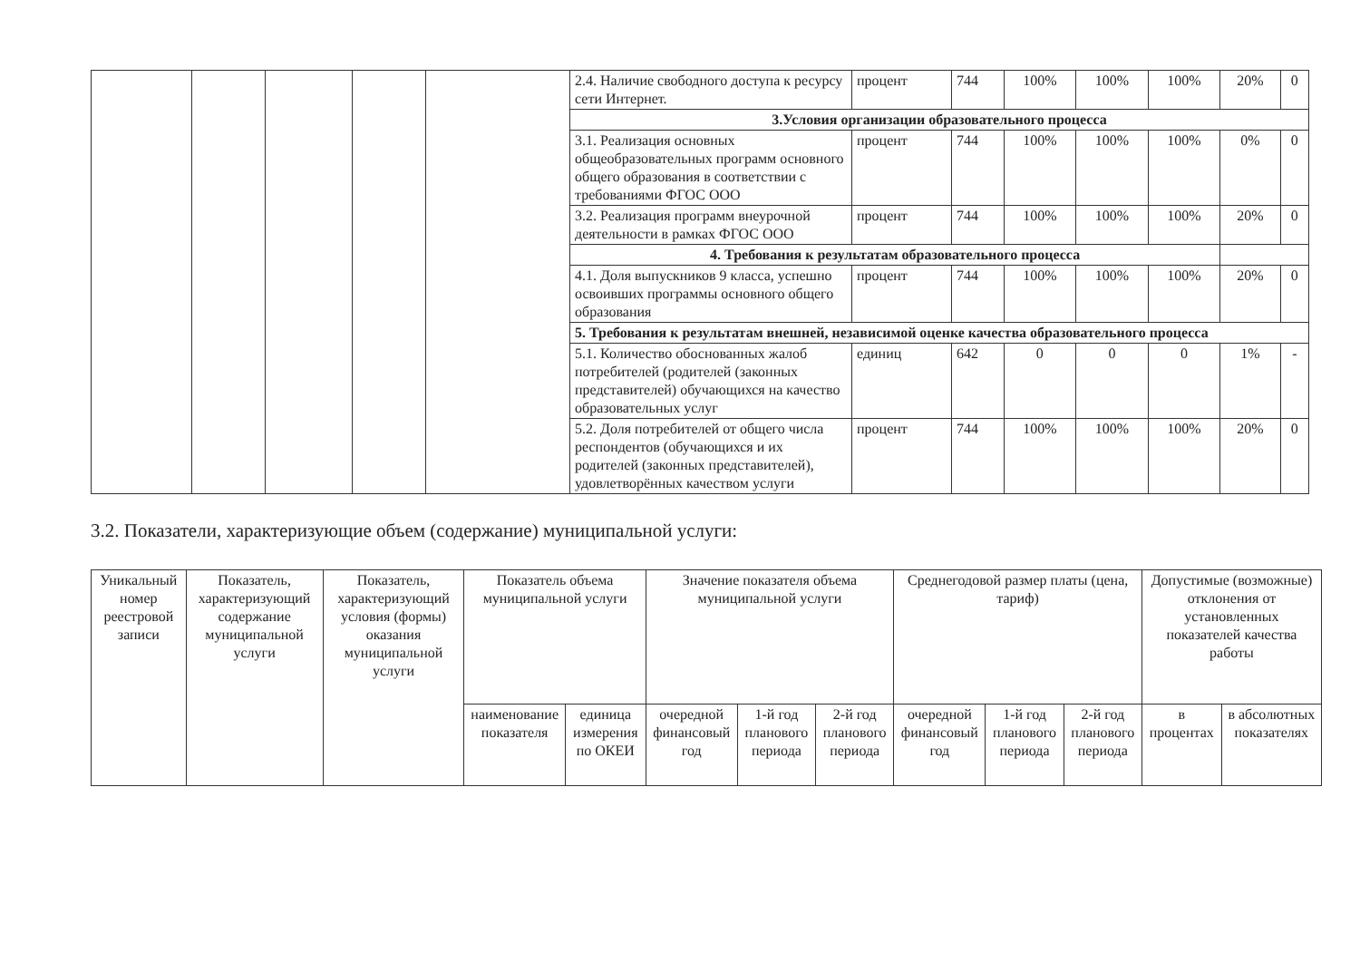| | | | | | 2.4. Наличие свободного доступа к ресурсу сети Интернет. | процент | 744 | 100% | 100% | 100% | 20% | 0 |
| | | | | | 3.Условия организации образовательного процесса | | | | | | | |
| | | | | | 3.1. Реализация основных общеобразовательных программ основного общего образования в соответствии с требованиями ФГОС ООО | процент | 744 | 100% | 100% | 100% | 0% | 0 |
| | | | | | 3.2. Реализация программ внеурочной деятельности в рамках ФГОС ООО | процент | 744 | 100% | 100% | 100% | 20% | 0 |
| | | | | | 4. Требования к результатам образовательного процесса | | | | | | | |
| | | | | | 4.1. Доля выпускников 9 класса, успешно освоивших программы основного общего образования | процент | 744 | 100% | 100% | 100% | 20% | 0 |
| | | | | | 5. Требования к результатам внешней, независимой оценке качества образовательного процесса | | | | | | | |
| | | | | | 5.1. Количество обоснованных жалоб потребителей (родителей (законных представителей) обучающихся на качество образовательных услуг | единиц | 642 | 0 | 0 | 0 | 1% | - |
| | | | | | 5.2. Доля потребителей от общего числа респондентов (обучающихся и их родителей (законных представителей), удовлетворённых качеством услуги | процент | 744 | 100% | 100% | 100% | 20% | 0 |
3.2. Показатели, характеризующие объем (содержание) муниципальной услуги:
| Уникальный номер реестровой записи | Показатель, характеризующий содержание муниципальной услуги | Показатель, характеризующий условия (формы) оказания муниципальной услуги | Показатель объема муниципальной услуги | | Значение показателя объема муниципальной услуги | | | Среднегодовой размер платы (цена, тариф) | | | Допустимые (возможные) отклонения от установленных показателей качества работы | |
| --- | --- | --- | --- | --- | --- | --- | --- | --- | --- | --- | --- | --- |
| | | | наименование показателя | единица измерения по ОКЕИ | очередной финансовый год | 1-й год планового периода | 2-й год планового периода | очередной финансовый год | 1-й год планового периода | 2-й год планового периода | в процентах | в абсолютных показателях |